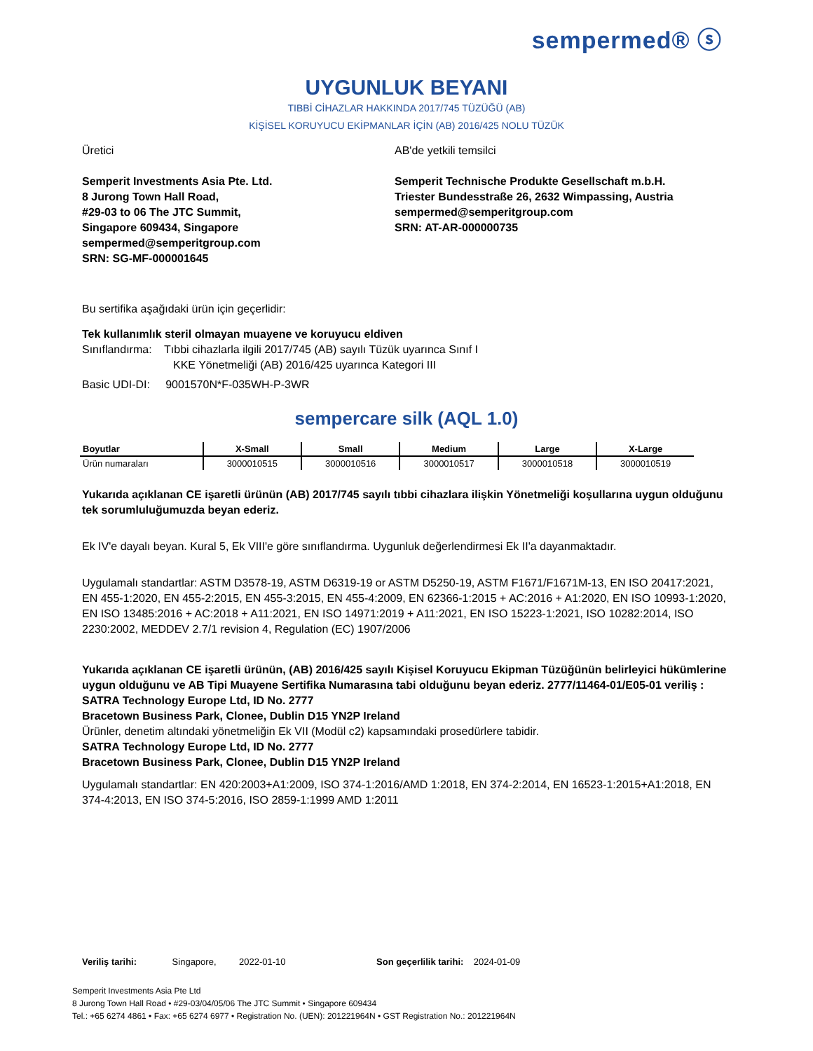sempermed® ⓢ
UYGUNLUK BEYANI
TIBBİ CİHAZLAR HAKKINDA 2017/745 TÜZÜĞÜ (AB)
KİŞİSEL KORUYUCU EKİPMANLAR İÇİN (AB) 2016/425 NOLU TÜZÜK
Üretici
Semperit Investments Asia Pte. Ltd.
8 Jurong Town Hall Road,
#29-03 to 06 The JTC Summit,
Singapore 609434, Singapore
sempermed@semperitgroup.com
SRN: SG-MF-000001645
AB'de yetkili temsilci
Semperit Technische Produkte Gesellschaft m.b.H.
Triester Bundesstraße 26, 2632 Wimpassing, Austria
sempermed@semperitgroup.com
SRN: AT-AR-000000735
Bu sertifika aşağıdaki ürün için geçerlidir:
Tek kullanımlık steril olmayan muayene ve koruyucu eldiven
Sınıflandırma: Tıbbi cihazlarla ilgili 2017/745 (AB) sayılı Tüzük uyarınca Sınıf I
KKE Yönetmeliği (AB) 2016/425 uyarınca Kategori III
Basic UDI-DI: 9001570N*F-035WH-P-3WR
sempercare silk (AQL 1.0)
| Boyutlar | X-Small | Small | Medium | Large | X-Large |
| --- | --- | --- | --- | --- | --- |
| Ürün numaraları | 3000010515 | 3000010516 | 3000010517 | 3000010518 | 3000010519 |
Yukarıda açıklanan CE işaretli ürünün (AB) 2017/745 sayılı tıbbi cihazlara ilişkin Yönetmeliği koşullarına uygun olduğunu tek sorumluluğumuzda beyan ederiz.
Ek IV'e dayalı beyan. Kural 5, Ek VIII'e göre sınıflandırma. Uygunluk değerlendirmesi Ek II'a dayanmaktadır.
Uygulamalı standartlar: ASTM D3578-19, ASTM D6319-19 or ASTM D5250-19, ASTM F1671/F1671M-13, EN ISO 20417:2021, EN 455-1:2020, EN 455-2:2015, EN 455-3:2015, EN 455-4:2009, EN 62366-1:2015 + AC:2016 + A1:2020, EN ISO 10993-1:2020, EN ISO 13485:2016 + AC:2018 + A11:2021, EN ISO 14971:2019 + A11:2021, EN ISO 15223-1:2021, ISO 10282:2014, ISO 2230:2002, MEDDEV 2.7/1 revision 4, Regulation (EC) 1907/2006
Yukarıda açıklanan CE işaretli ürünün, (AB) 2016/425 sayılı Kişisel Koruyucu Ekipman Tüzüğünün belirleyici hükümlerine uygun olduğunu ve AB Tipi Muayene Sertifika Numarasına tabi olduğunu beyan ederiz. 2777/11464-01/E05-01 veriliş :
SATRA Technology Europe Ltd, ID No. 2777
Bracetown Business Park, Clonee, Dublin D15 YN2P Ireland
Ürünler, denetim altındaki yönetmeliğin Ek VII (Modül c2) kapsamındaki prosedürlere tabidir.
SATRA Technology Europe Ltd, ID No. 2777
Bracetown Business Park, Clonee, Dublin D15 YN2P Ireland
Uygulamalı standartlar: EN 420:2003+A1:2009, ISO 374-1:2016/AMD 1:2018, EN 374-2:2014, EN 16523-1:2015+A1:2018, EN 374-4:2013, EN ISO 374-5:2016, ISO 2859-1:1999 AMD 1:2011
Veriliş tarihi: Singapore, 2022-01-10 Son geçerlilik tarihi: 2024-01-09
Semperit Investments Asia Pte Ltd
8 Jurong Town Hall Road • #29-03/04/05/06 The JTC Summit • Singapore 609434
Tel.: +65 6274 4861 • Fax: +65 6274 6977 • Registration No. (UEN): 201221964N • GST Registration No.: 201221964N